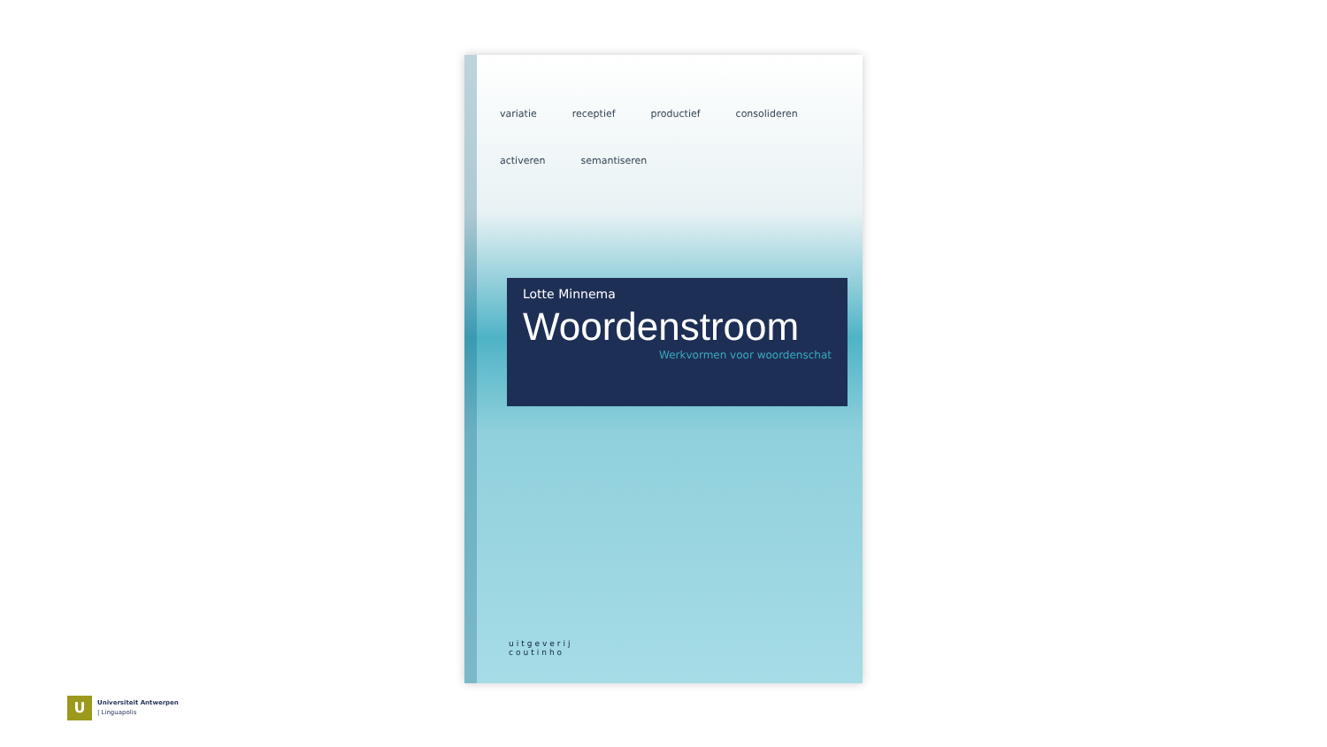variatie receptief productief consolideren activeren semantiseren
Lotte Minnema
Woordenstroom
Werkvormen voor woordenschat
uitgeverij
coutinho
U
Universiteit Antwerpen
| Linguapolis